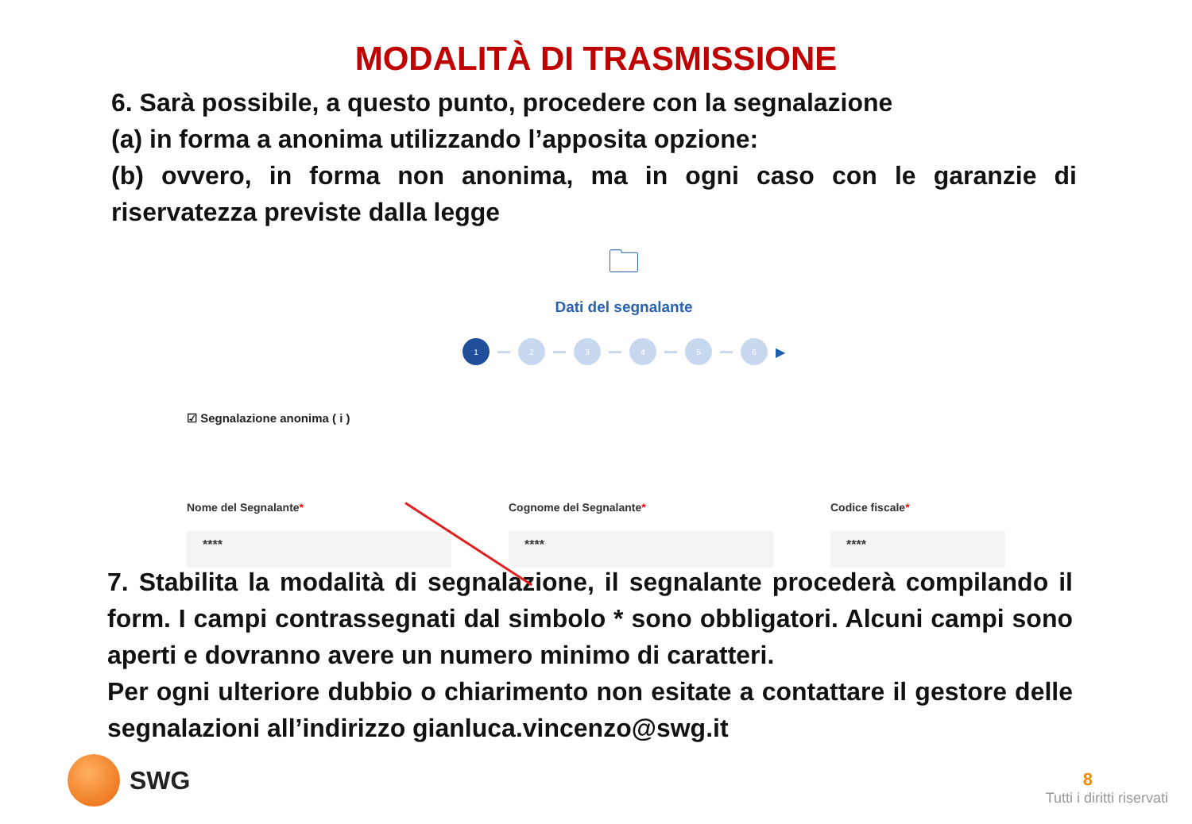MODALITÀ DI TRASMISSIONE
6. Sarà possibile, a questo punto, procedere con la segnalazione
(a) in forma a anonima utilizzando l’apposita opzione:
(b) ovvero, in forma non anonima, ma in ogni caso con le garanzie di riservatezza previste dalla legge
🗀
Dati del segnalante
1 2 3 4 5 6
▶
☑ Segnalazione anonima ( i )
Nome del Segnalante*
****
Cognome del Segnalante*
****
Codice fiscale*
****
7. Stabilita la modalità di segnalazione, il segnalante procederà compilando il form. I campi contrassegnati dal simbolo * sono obbligatori. Alcuni campi sono aperti e dovranno avere un numero minimo di caratteri.
Per ogni ulteriore dubbio o chiarimento non esitate a contattare il gestore delle segnalazioni all’indirizzo gianluca.vincenzo@swg.it
SWG
8
Tutti i diritti riservati